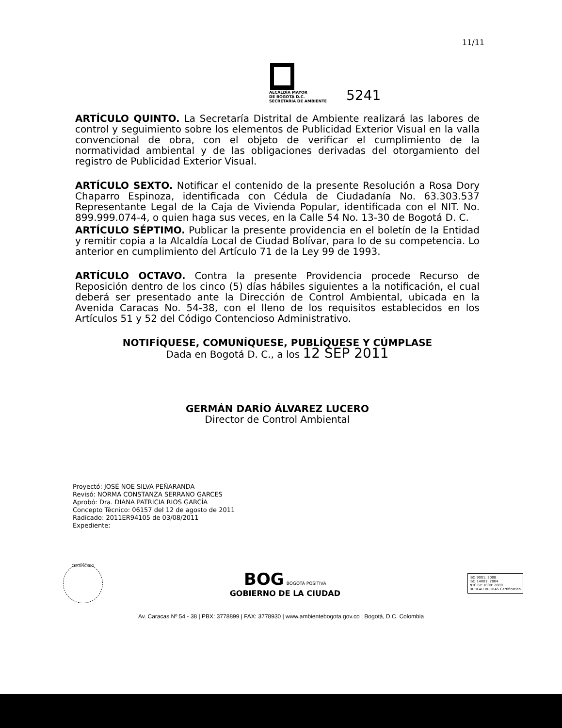11/11
ALCALDÍA MAYOR
DE BOGOTÁ D.C.
SECRETARÍA DE AMBIENTE
5241
ARTÍCULO QUINTO. La Secretaría Distrital de Ambiente realizará las labores de control y seguimiento sobre los elementos de Publicidad Exterior Visual en la valla convencional de obra, con el objeto de verificar el cumplimiento de la normatividad ambiental y de las obligaciones derivadas del otorgamiento del registro de Publicidad Exterior Visual.
ARTÍCULO SEXTO. Notificar el contenido de la presente Resolución a Rosa Dory Chaparro Espinoza, identificada con Cédula de Ciudadanía No. 63.303.537 Representante Legal de la Caja de Vivienda Popular, identificada con el NIT. No. 899.999.074-4, o quien haga sus veces, en la Calle 54 No. 13-30 de Bogotá D. C.
ARTÍCULO SÉPTIMO. Publicar la presente providencia en el boletín de la Entidad y remitir copia a la Alcaldía Local de Ciudad Bolívar, para lo de su competencia. Lo anterior en cumplimiento del Artículo 71 de la Ley 99 de 1993.
ARTÍCULO OCTAVO. Contra la presente Providencia procede Recurso de Reposición dentro de los cinco (5) días hábiles siguientes a la notificación, el cual deberá ser presentado ante la Dirección de Control Ambiental, ubicada en la Avenida Caracas No. 54-38, con el lleno de los requisitos establecidos en los Artículos 51 y 52 del Código Contencioso Administrativo.
NOTIFÍQUESE, COMUNÍQUESE, PUBLÍQUESE Y CÚMPLASE
Dada en Bogotá D. C., a los 12 SEP 2011
GERMÁN DARÍO ÁLVAREZ LUCERO
Director de Control Ambiental
Proyectó: JOSÉ NOE SILVA PEÑARANDA
Revisó: NORMA CONSTANZA SERRANO GARCES
Aprobó: Dra. DIANA PATRICIA RIOS GARCÍA
Concepto Técnico: 06157 del 12 de agosto de 2011
Radicado: 2011ER94105 de 03/08/2011
Expediente:
CERTIFICADO
BOG BOGOTÁ POSITIVA
GOBIERNO DE LA CIUDAD
ISO 9001: 2008
ISO 14001: 2004
NTC GP 1000: 2009
BUREAU VERITAS Certification
Av. Caracas Nº 54 - 38 | PBX: 3778899 | FAX: 3778930 | www.ambientebogota.gov.co | Bogotá, D.C. Colombia